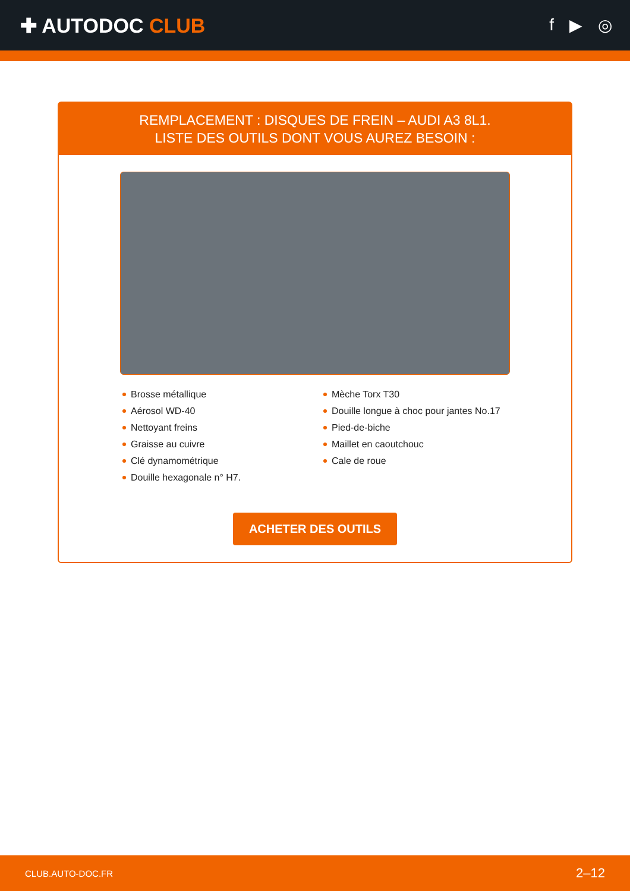✚ AUTODOC CLUB
f ▶ ◎
REMPLACEMENT : DISQUES DE FREIN – AUDI A3 8L1.
LISTE DES OUTILS DONT VOUS AUREZ BESOIN :
Brosse métallique
Aérosol WD-40
Nettoyant freins
Graisse au cuivre
Clé dynamométrique
Douille hexagonale n° H7.
Mèche Torx T30
Douille longue à choc pour jantes No.17
Pied-de-biche
Maillet en caoutchouc
Cale de roue
ACHETER DES OUTILS
CLUB.AUTO-DOC.FR 2–12